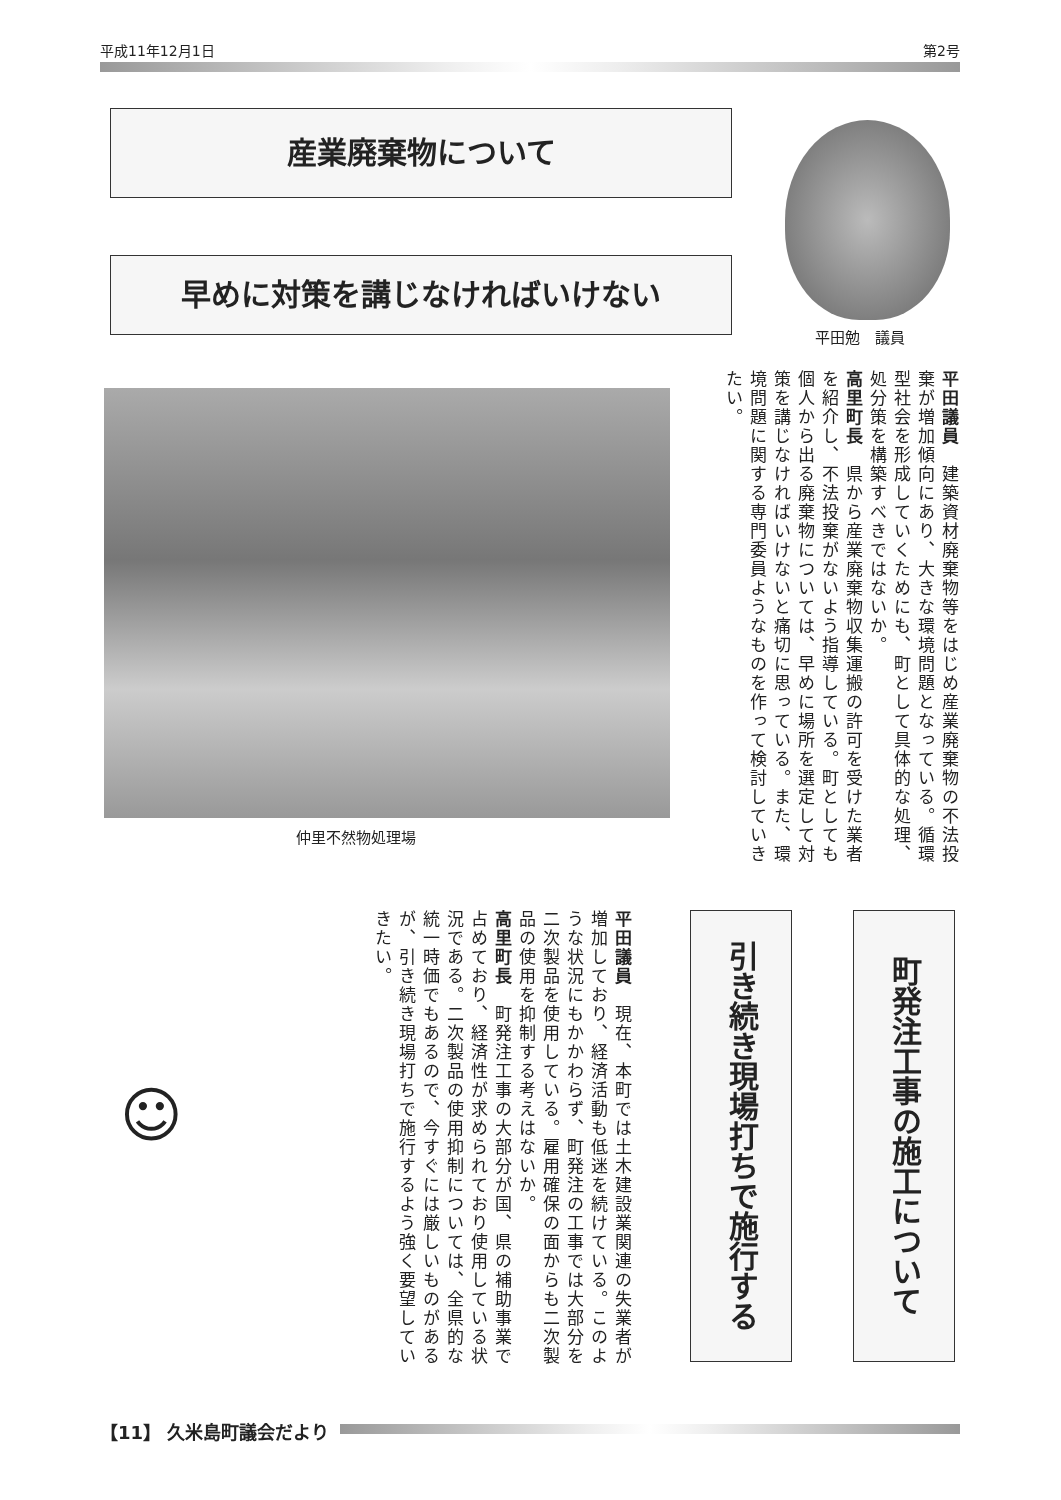平成11年12月1日 第2号
産業廃棄物について
早めに対策を講じなければいけない
平田勉　議員
仲里不然物処理場
平田議員　建築資材廃棄物等をはじめ産業廃棄物の不法投棄が増加傾向にあり、大きな環境問題となっている。循環型社会を形成していくためにも、町として具体的な処理、処分策を構築すべきではないか。
高里町長　県から産業廃棄物収集運搬の許可を受けた業者を紹介し、不法投棄がないよう指導している。町としても個人から出る廃棄物については、早めに場所を選定して対策を講じなければいけないと痛切に思っている。また、環境問題に関する専門委員ようなものを作って検討していきたい。
町発注工事の施工について
引き続き現場打ちで施行する
平田議員　現在、本町では土木建設業関連の失業者が増加しており、経済活動も低迷を続けている。このような状況にもかかわらず、町発注の工事では大部分を二次製品を使用している。雇用確保の面からも二次製品の使用を抑制する考えはないか。
高里町長　町発注工事の大部分が国、県の補助事業で占めており、経済性が求められており使用している状況である。二次製品の使用抑制については、全県的な統一時価でもあるので、今すぐには厳しいものがあるが、引き続き現場打ちで施行するよう強く要望していきたい。
☺
【11】 久米島町議会だより